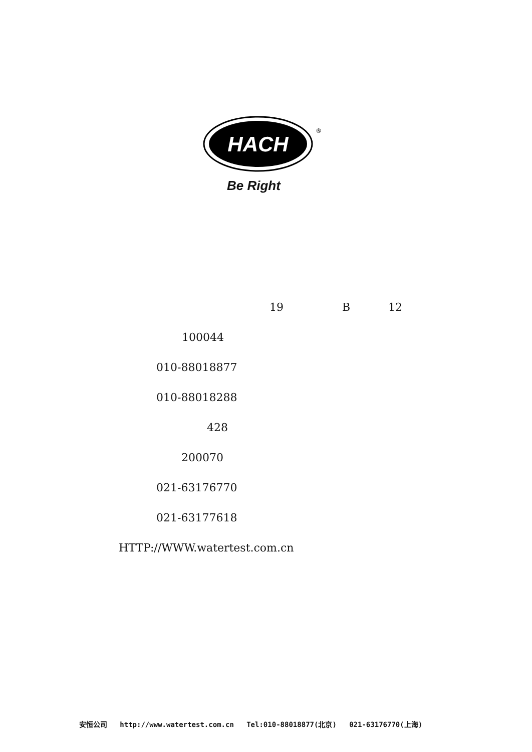HACH
®
Be Right
19
B
12
100044
010-88018877
010-88018288
428
200070
021-63176770
021-63177618
HTTP://WWW.watertest.com.cn
安恒公司 http://www.watertest.com.cn Tel:010-88018877(北京) 021-63176770(上海)